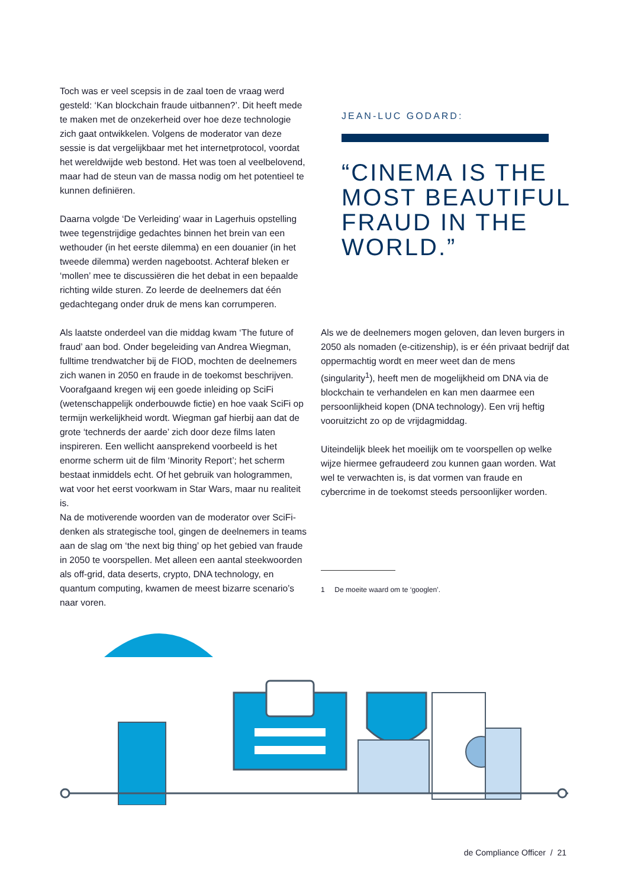Toch was er veel scepsis in de zaal toen de vraag werd gesteld: ‘Kan blockchain fraude uitbannen?’. Dit heeft mede te maken met de onzekerheid over hoe deze technologie zich gaat ontwikkelen. Volgens de moderator van deze sessie is dat vergelijkbaar met het internetprotocol, voordat het wereldwijde web bestond. Het was toen al veelbelovend, maar had de steun van de massa nodig om het potentieel te kunnen definiëren.
Daarna volgde ‘De Verleiding’ waar in Lagerhuis opstelling twee tegenstrijdige gedachtes binnen het brein van een wethouder (in het eerste dilemma) en een douanier (in het tweede dilemma) werden nagebootst. Achteraf bleken er ‘mollen’ mee te discussiëren die het debat in een bepaalde richting wilde sturen. Zo leerde de deelnemers dat één gedachtegang onder druk de mens kan corrumperen.
JEAN-LUC GODARD:
“CINEMA IS THE MOST BEAUTIFUL FRAUD IN THE WORLD.”
Als laatste onderdeel van die middag kwam ‘The future of fraud’ aan bod. Onder begeleiding van Andrea Wiegman, fulltime trendwatcher bij de FIOD, mochten de deelnemers zich wanen in 2050 en fraude in de toekomst beschrijven. Voorafgaand kregen wij een goede inleiding op SciFi (wetenschappelijk onderbouwde fictie) en hoe vaak SciFi op termijn werkelijkheid wordt. Wiegman gaf hierbij aan dat de grote ‘technerds der aarde’ zich door deze films laten inspireren. Een wellicht aansprekend voorbeeld is het enorme scherm uit de film ‘Minority Report’; het scherm bestaat inmiddels echt. Of het gebruik van hologrammen, wat voor het eerst voorkwam in Star Wars, maar nu realiteit is.
Na de motiverende woorden van de moderator over SciFi-denken als strategische tool, gingen de deelnemers in teams aan de slag om ‘the next big thing’ op het gebied van fraude in 2050 te voorspellen. Met alleen een aantal steekwoorden als off-grid, data deserts, crypto, DNA technology, en quantum computing, kwamen de meest bizarre scenario’s naar voren.
Als we de deelnemers mogen geloven, dan leven burgers in 2050 als nomaden (e-citizenship), is er één privaat bedrijf dat oppermachtig wordt en meer weet dan de mens (singularity<sup>1</sup>), heeft men de mogelijkheid om DNA via de blockchain te verhandelen en kan men daarmee een persoonlijkheid kopen (DNA technology). Een vrij heftig vooruitzicht zo op de vrijdagmiddag.
Uiteindelijk bleek het moeilijk om te voorspellen op welke wijze hiermee gefraudeerd zou kunnen gaan worden. Wat wel te verwachten is, is dat vormen van fraude en cybercrime in de toekomst steeds persoonlijker worden.
1 De moeite waard om te ‘googlen’.
de Compliance Officer / 21